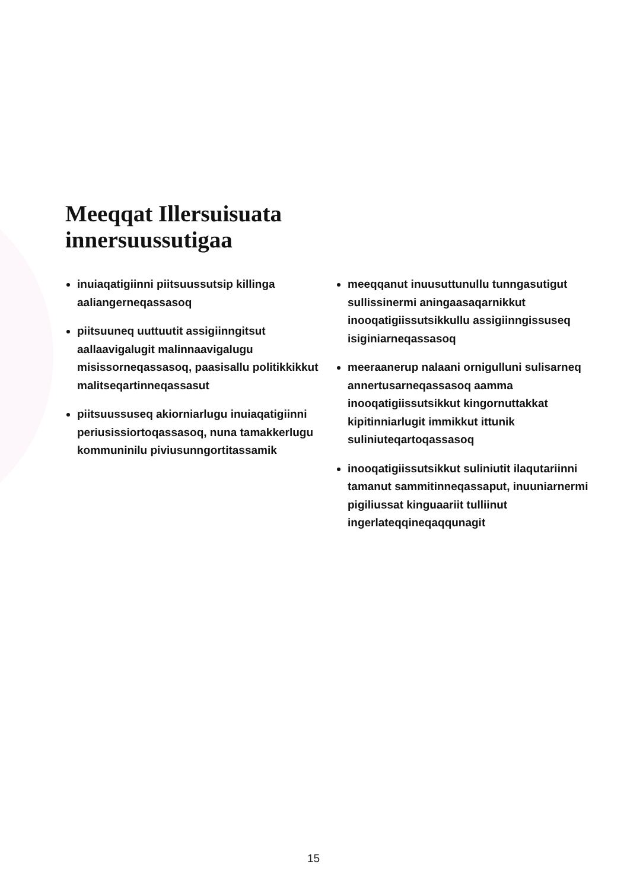Meeqqat Illersuisuata
innersuussutigaa
inuiaqatigiinni piitsuussutsip killinga aaliangerneqassasoq
piitsuuneq uuttuutit assigiinngitsut aallaavigalugit malinnaavigalugu misissorneqassasoq, paasisallu politikkikkut malitseqartinneqassasut
piitsuussuseq akiorniarlugu inuiaqatigiinni periusissiortoqassasoq, nuna tamakkerlugu kommuninilu piviusunngortitassamik
meeqqanut inuusuttunullu tunngasutigut sullissinermi aningaasaqarnikkut inooqatigiissutsikkullu assigiinngissuseq isiginiarneqassasoq
meeraanerup nalaani ornigulluni sulisarneq annertusarneqassasoq aamma inooqatigiissutsikkut kingornuttakkat kipitinniarlugit immikkut ittunik suliniuteqartoqassasoq
inooqatigiissutsikkut suliniutit ilaqutariinni tamanut sammitinneqassaput, inuuniarnermi pigiliussat kinguaariit tulliinut ingerlateqqineqaqqunagit
15